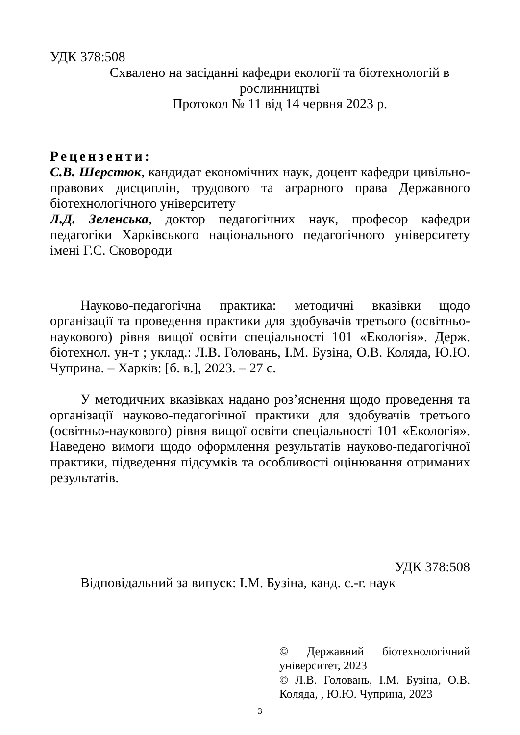УДК 378:508
Схвалено на засіданні кафедри екології та біотехнологій в рослинництві
Протокол № 11 від 14 червня 2023 р.
Рецензенти:
С.В. Шерстюк, кандидат економічних наук, доцент кафедри цивільно-правових дисциплін, трудового та аграрного права Державного біотехнологічного університету
Л.Д. Зеленська, доктор педагогічних наук, професор кафедри педагогіки Харківського національного педагогічного університету імені Г.С. Сковороди
Науково-педагогічна практика: методичні вказівки щодо організації та проведення практики для здобувачів третього (освітньо-наукового) рівня вищої освіти спеціальності 101 «Екологія». Держ. біотехнол. ун-т ; уклад.: Л.В. Головань, І.М. Бузіна, О.В. Коляда, Ю.Ю. Чуприна. – Харків: [б. в.], 2023. – 27 с.
У методичних вказівках надано роз’яснення щодо проведення та організації науково-педагогічної практики для здобувачів третього (освітньо-наукового) рівня вищої освіти спеціальності 101 «Екологія». Наведено вимоги щодо оформлення результатів науково-педагогічної практики, підведення підсумків та особливості оцінювання отриманих результатів.
УДК 378:508
Відповідальний за випуск: І.М. Бузіна, канд. с.-г. наук
© Державний біотехнологічний університет, 2023
© Л.В. Головань, І.М. Бузіна, О.В. Коляда, , Ю.Ю. Чуприна, 2023
3